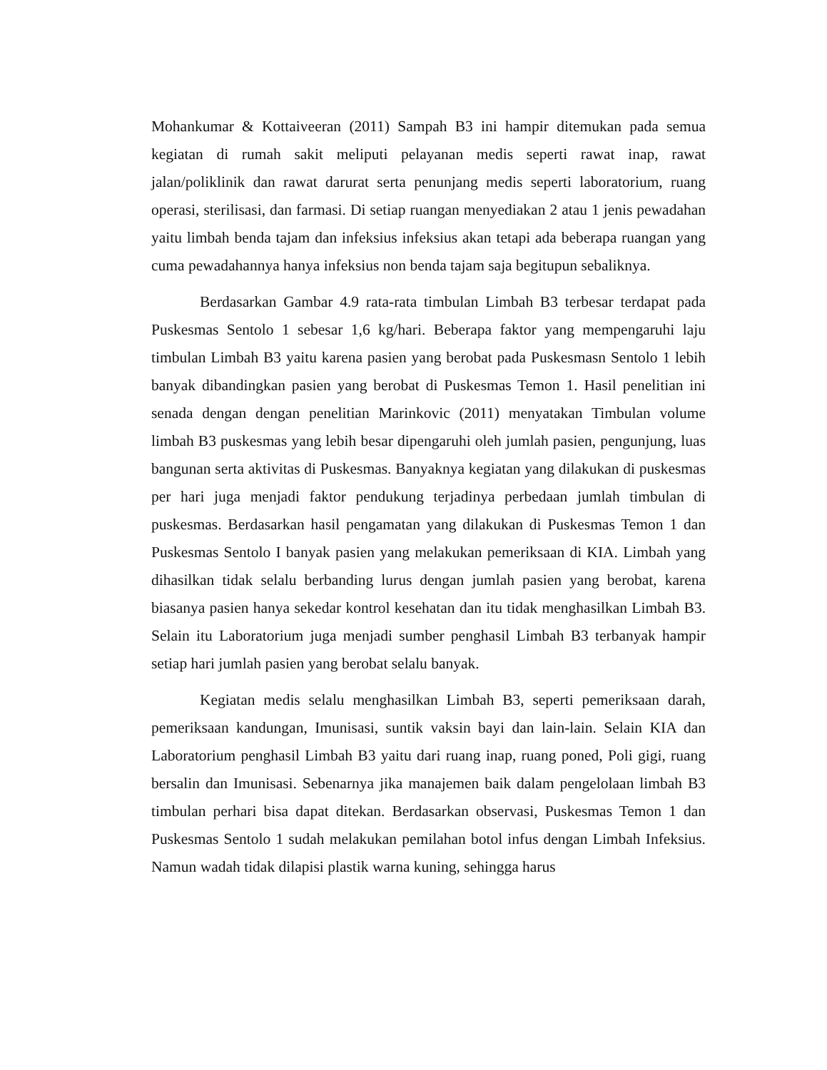Mohankumar & Kottaiveeran (2011) Sampah B3 ini hampir ditemukan pada semua kegiatan di rumah sakit meliputi pelayanan medis seperti rawat inap, rawat jalan/poliklinik dan rawat darurat serta penunjang medis seperti laboratorium, ruang operasi, sterilisasi, dan farmasi. Di setiap ruangan menyediakan 2 atau 1 jenis pewadahan yaitu limbah benda tajam dan infeksius infeksius akan tetapi ada beberapa ruangan yang cuma pewadahannya hanya infeksius non benda tajam saja begitupun sebaliknya.
Berdasarkan Gambar 4.9 rata-rata timbulan Limbah B3 terbesar terdapat pada Puskesmas Sentolo 1 sebesar 1,6 kg/hari. Beberapa faktor yang mempengaruhi laju timbulan Limbah B3 yaitu karena pasien yang berobat pada Puskesmasn Sentolo 1 lebih banyak dibandingkan pasien yang berobat di Puskesmas Temon 1. Hasil penelitian ini senada dengan dengan penelitian Marinkovic (2011) menyatakan Timbulan volume limbah B3 puskesmas yang lebih besar dipengaruhi oleh jumlah pasien, pengunjung, luas bangunan serta aktivitas di Puskesmas. Banyaknya kegiatan yang dilakukan di puskesmas per hari juga menjadi faktor pendukung terjadinya perbedaan jumlah timbulan di puskesmas. Berdasarkan hasil pengamatan yang dilakukan di Puskesmas Temon 1 dan Puskesmas Sentolo I banyak pasien yang melakukan pemeriksaan di KIA. Limbah yang dihasilkan tidak selalu berbanding lurus dengan jumlah pasien yang berobat, karena biasanya pasien hanya sekedar kontrol kesehatan dan itu tidak menghasilkan Limbah B3. Selain itu Laboratorium juga menjadi sumber penghasil Limbah B3 terbanyak hampir setiap hari jumlah pasien yang berobat selalu banyak.
Kegiatan medis selalu menghasilkan Limbah B3, seperti pemeriksaan darah, pemeriksaan kandungan, Imunisasi, suntik vaksin bayi dan lain-lain. Selain KIA dan Laboratorium penghasil Limbah B3 yaitu dari ruang inap, ruang poned, Poli gigi, ruang bersalin dan Imunisasi. Sebenarnya jika manajemen baik dalam pengelolaan limbah B3 timbulan perhari bisa dapat ditekan. Berdasarkan observasi, Puskesmas Temon 1 dan Puskesmas Sentolo 1 sudah melakukan pemilahan botol infus dengan Limbah Infeksius. Namun wadah tidak dilapisi plastik warna kuning, sehingga harus